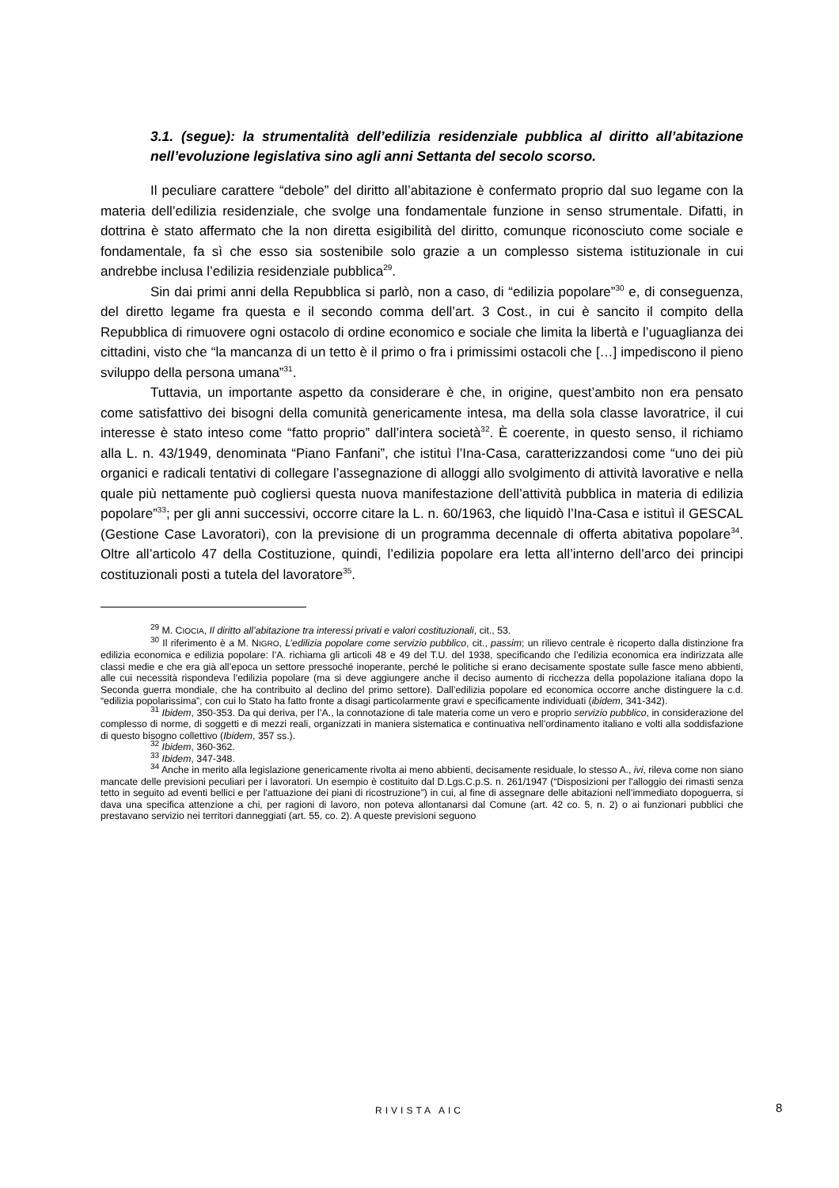3.1. (segue): la strumentalità dell’edilizia residenziale pubblica al diritto all’abitazione nell’evoluzione legislativa sino agli anni Settanta del secolo scorso.
Il peculiare carattere “debole” del diritto all’abitazione è confermato proprio dal suo legame con la materia dell’edilizia residenziale, che svolge una fondamentale funzione in senso strumentale. Difatti, in dottrina è stato affermato che la non diretta esigibilità del diritto, comunque riconosciuto come sociale e fondamentale, fa sì che esso sia sostenibile solo grazie a un complesso sistema istituzionale in cui andrebbe inclusa l’edilizia residenziale pubblica<sup>29</sup>.
Sin dai primi anni della Repubblica si parlò, non a caso, di “edilizia popolare”<sup>30</sup> e, di conseguenza, del diretto legame fra questa e il secondo comma dell’art. 3 Cost., in cui è sancito il compito della Repubblica di rimuovere ogni ostacolo di ordine economico e sociale che limita la libertà e l’uguaglianza dei cittadini, visto che “la mancanza di un tetto è il primo o fra i primissimi ostacoli che […] impediscono il pieno sviluppo della persona umana”<sup>31</sup>.
Tuttavia, un importante aspetto da considerare è che, in origine, quest’ambito non era pensato come satisfattivo dei bisogni della comunità genericamente intesa, ma della sola classe lavoratrice, il cui interesse è stato inteso come “fatto proprio” dall’intera società<sup>32</sup>. È coerente, in questo senso, il richiamo alla L. n. 43/1949, denominata “Piano Fanfani”, che istituì l’Ina-Casa, caratterizzandosi come “uno dei più organici e radicali tentativi di collegare l’assegnazione di alloggi allo svolgimento di attività lavorative e nella quale più nettamente può cogliersi questa nuova manifestazione dell’attività pubblica in materia di edilizia popolare”<sup>33</sup>; per gli anni successivi, occorre citare la L. n. 60/1963, che liquidò l’Ina-Casa e istituì il GESCAL (Gestione Case Lavoratori), con la previsione di un programma decennale di offerta abitativa popolare<sup>34</sup>. Oltre all’articolo 47 della Costituzione, quindi, l’edilizia popolare era letta all’interno dell’arco dei principi costituzionali posti a tutela del lavoratore<sup>35</sup>.
<sup>29</sup> M. CIOCIA, Il diritto all’abitazione tra interessi privati e valori costituzionali, cit., 53.
<sup>30</sup> Il riferimento è a M. NIGRO, L’edilizia popolare come servizio pubblico, cit., passim; un rilievo centrale è ricoperto dalla distinzione fra edilizia economica e edilizia popolare: l’A. richiama gli articoli 48 e 49 del T.U. del 1938, specificando che l’edilizia economica era indirizzata alle classi medie e che era già all’epoca un settore pressoché inoperante, perché le politiche si erano decisamente spostate sulle fasce meno abbienti, alle cui necessità rispondeva l’edilizia popolare (ma si deve aggiungere anche il deciso aumento di ricchezza della popolazione italiana dopo la Seconda guerra mondiale, che ha contribuito al declino del primo settore). Dall’edilizia popolare ed economica occorre anche distinguere la c.d. “edilizia popolarissima”, con cui lo Stato ha fatto fronte a disagi particolarmente gravi e specificamente individuati (ibidem, 341-342).
<sup>31</sup> Ibidem, 350-353. Da qui deriva, per l’A., la connotazione di tale materia come un vero e proprio servizio pubblico, in considerazione del complesso di norme, di soggetti e di mezzi reali, organizzati in maniera sistematica e continuativa nell’ordinamento italiano e volti alla soddisfazione di questo bisogno collettivo (Ibidem, 357 ss.).
<sup>32</sup> Ibidem, 360-362.
<sup>33</sup> Ibidem, 347-348.
<sup>34</sup> Anche in merito alla legislazione genericamente rivolta ai meno abbienti, decisamente residuale, lo stesso A., ivi, rileva come non siano mancate delle previsioni peculiari per i lavoratori. Un esempio è costituito dal D.Lgs.C.p.S. n. 261/1947 (“Disposizioni per l'alloggio dei rimasti senza tetto in seguito ad eventi bellici e per l'attuazione dei piani di ricostruzione”) in cui, al fine di assegnare delle abitazioni nell’immediato dopoguerra, si dava una specifica attenzione a chi, per ragioni di lavoro, non poteva allontanarsi dal Comune (art. 42 co. 5, n. 2) o ai funzionari pubblici che prestavano servizio nei territori danneggiati (art. 55, co. 2). A queste previsioni seguono
RIVISTA AIC 8